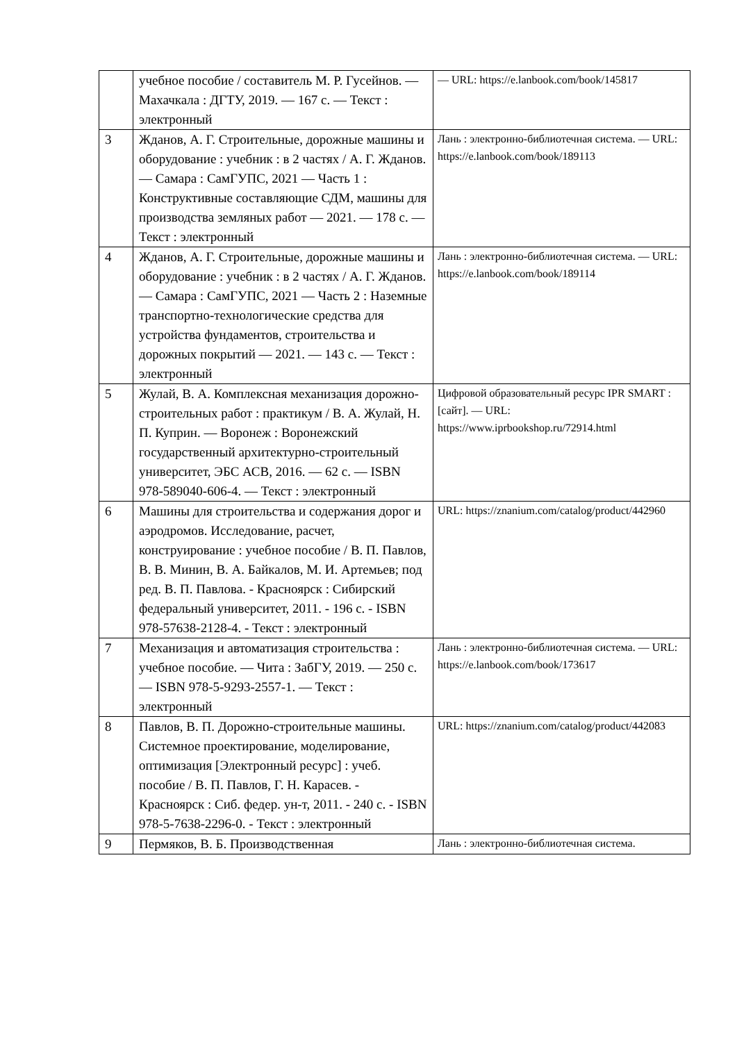| | учебное пособие / составитель М. Р. Гусейнов. — Махачкала : ДГТУ, 2019. — 167 с. — Текст : электронный | — URL: https://e.lanbook.com/book/145817 |
| 3 | Жданов, А. Г. Строительные, дорожные машины и оборудование : учебник : в 2 частях / А. Г. Жданов. — Самара : СамГУПС, 2021 — Часть 1 : Конструктивные составляющие СДМ, машины для производства земляных работ — 2021. — 178 с. — Текст : электронный | Лань : электронно-библиотечная система. — URL: https://e.lanbook.com/book/189113 |
| 4 | Жданов, А. Г. Строительные, дорожные машины и оборудование : учебник : в 2 частях / А. Г. Жданов. — Самара : СамГУПС, 2021 — Часть 2 : Наземные транспортно-технологические средства для устройства фундаментов, строительства и дорожных покрытий — 2021. — 143 с. — Текст : электронный | Лань : электронно-библиотечная система. — URL: https://e.lanbook.com/book/189114 |
| 5 | Жулай, В. А. Комплексная механизация дорожно-строительных работ : практикум / В. А. Жулай, Н. П. Куприн. — Воронеж : Воронежский государственный архитектурно-строительный университет, ЭБС АСВ, 2016. — 62 с. — ISBN 978-589040-606-4. — Текст : электронный | Цифровой образовательный ресурс IPR SMART : [сайт]. — URL: https://www.iprbookshop.ru/72914.html |
| 6 | Машины для строительства и содержания дорог и аэродромов. Исследование, расчет, конструирование : учебное пособие / В. П. Павлов, В. В. Минин, В. А. Байкалов, М. И. Артемьев; под ред. В. П. Павлова. - Красноярск : Сибирский федеральный университет, 2011. - 196 с. - ISBN 978-57638-2128-4. - Текст : электронный | URL: https://znanium.com/catalog/product/442960 |
| 7 | Механизация и автоматизация строительства : учебное пособие. — Чита : ЗабГУ, 2019. — 250 с. — ISBN 978-5-9293-2557-1. — Текст : электронный | Лань : электронно-библиотечная система. — URL: https://e.lanbook.com/book/173617 |
| 8 | Павлов, В. П. Дорожно-строительные машины. Системное проектирование, моделирование, оптимизация [Электронный ресурс] : учеб. пособие / В. П. Павлов, Г. Н. Карасев. - Красноярск : Сиб. федер. ун-т, 2011. - 240 с. - ISBN 978-5-7638-2296-0. - Текст : электронный | URL: https://znanium.com/catalog/product/442083 |
| 9 | Пермяков, В. Б. Производственная | Лань : электронно-библиотечная система. |